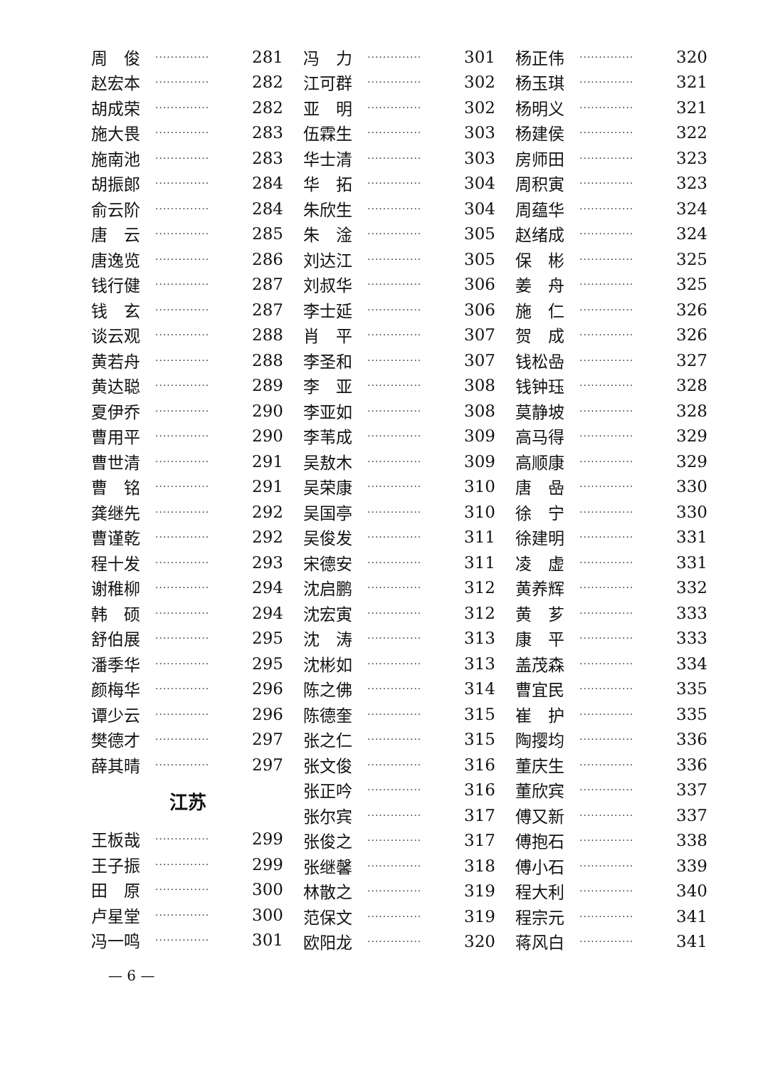周　俊 ·············· 281
赵宏本 ·············· 282
胡成荣 ·············· 282
施大畏 ·············· 283
施南池 ·············· 283
胡振郎 ·············· 284
俞云阶 ·············· 284
唐　云 ·············· 285
唐逸览 ·············· 286
钱行健 ·············· 287
钱　玄 ·············· 287
谈云观 ·············· 288
黄若舟 ·············· 288
黄达聪 ·············· 289
夏伊乔 ·············· 290
曹用平 ·············· 290
曹世清 ·············· 291
曹　铭 ·············· 291
龚继先 ·············· 292
曹谨乾 ·············· 292
程十发 ·············· 293
谢稚柳 ·············· 294
韩　硕 ·············· 294
舒伯展 ·············· 295
潘季华 ·············· 295
颜梅华 ·············· 296
谭少云 ·············· 296
樊德才 ·············· 297
薛其晴 ·············· 297
江苏
王板哉 ·············· 299
王子振 ·············· 299
田　原 ·············· 300
卢星堂 ·············· 300
冯一鸣 ·············· 301
冯　力 ·············· 301
江可群 ·············· 302
亚　明 ·············· 302
伍霖生 ·············· 303
华士清 ·············· 303
华　拓 ·············· 304
朱欣生 ·············· 304
朱　淦 ·············· 305
刘达江 ·············· 305
刘叔华 ·············· 306
李士延 ·············· 306
肖　平 ·············· 307
李圣和 ·············· 307
李　亚 ·············· 308
李亚如 ·············· 308
李苇成 ·············· 309
吴敖木 ·············· 309
吴荣康 ·············· 310
吴国亭 ·············· 310
吴俊发 ·············· 311
宋德安 ·············· 311
沈启鹏 ·············· 312
沈宏寅 ·············· 312
沈　涛 ·············· 313
沈彬如 ·············· 313
陈之佛 ·············· 314
陈德奎 ·············· 315
张之仁 ·············· 315
张文俊 ·············· 316
张正吟 ·············· 316
张尔宾 ·············· 317
张俊之 ·············· 317
张继馨 ·············· 318
林散之 ·············· 319
范保文 ·············· 319
欧阳龙 ·············· 320
杨正伟 ·············· 320
杨玉琪 ·············· 321
杨明义 ·············· 321
杨建侯 ·············· 322
房师田 ·············· 323
周积寅 ·············· 323
周蕴华 ·············· 324
赵绪成 ·············· 324
保　彬 ·············· 325
姜　舟 ·············· 325
施　仁 ·············· 326
贺　成 ·············· 326
钱松喦 ·············· 327
钱钟珏 ·············· 328
莫静坡 ·············· 328
高马得 ·············· 329
高顺康 ·············· 329
唐　喦 ·············· 330
徐　宁 ·············· 330
徐建明 ·············· 331
凌　虚 ·············· 331
黄养辉 ·············· 332
黄　芗 ·············· 333
康　平 ·············· 333
盖茂森 ·············· 334
曹宜民 ·············· 335
崔　护 ·············· 335
陶撄均 ·············· 336
董庆生 ·············· 336
董欣宾 ·············· 337
傅又新 ·············· 337
傅抱石 ·············· 338
傅小石 ·············· 339
程大利 ·············· 340
程宗元 ·············· 341
蒋风白 ·············· 341
— 6 —